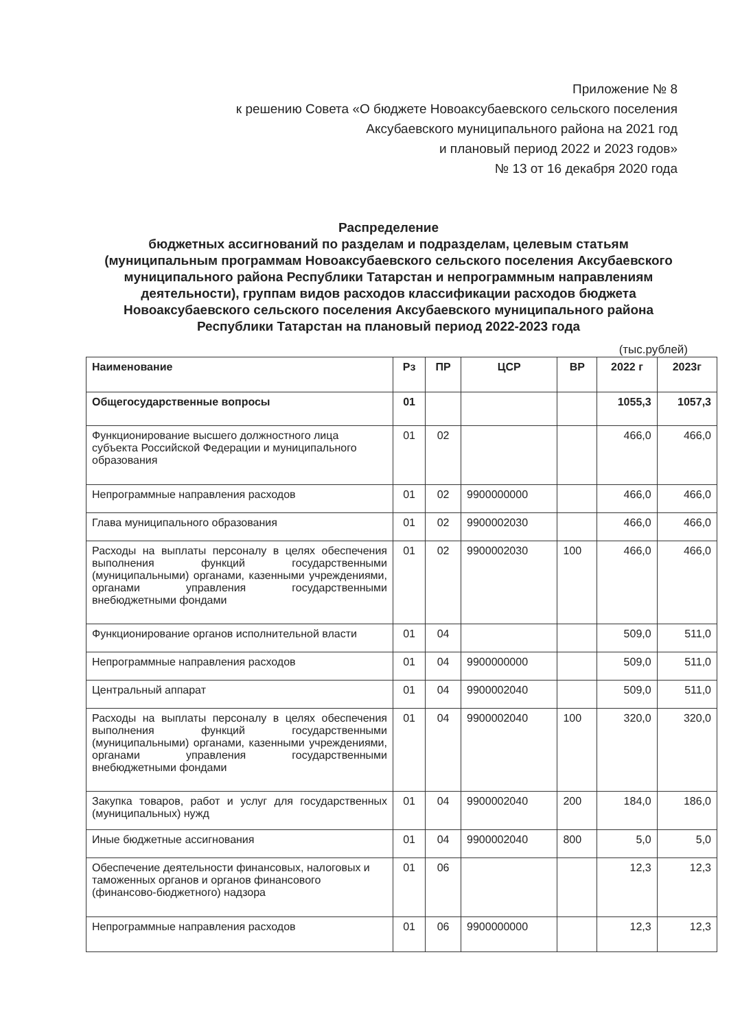Приложение № 8
к решению Совета «О бюджете Новоаксубаевского сельского поселения
Аксубаевского муниципального района на 2021 год
и плановый период 2022 и 2023 годов»
№ 13 от 16 декабря 2020 года
Распределение
бюджетных ассигнований по разделам и подразделам, целевым статьям (муниципальным программам Новоаксубаевского сельского поселения Аксубаевского муниципального района Республики Татарстан и непрограммным направлениям деятельности), группам видов расходов классификации расходов бюджета Новоаксубаевского сельского поселения Аксубаевского муниципального района Республики Татарстан на плановый период 2022-2023 года
(тыс.рублей)
| Наименование | Рз | ПР | ЦСР | ВР | 2022 г | 2023г |
| --- | --- | --- | --- | --- | --- | --- |
| Общегосударственные вопросы | 01 | | | | 1055,3 | 1057,3 |
| Функционирование высшего должностного лица субъекта Российской Федерации и муниципального образования | 01 | 02 | | | 466,0 | 466,0 |
| Непрограммные направления расходов | 01 | 02 | 9900000000 | | 466,0 | 466,0 |
| Глава муниципального образования | 01 | 02 | 9900002030 | | 466,0 | 466,0 |
| Расходы на выплаты персоналу в целях обеспечения выполнения функций государственными (муниципальными) органами, казенными учреждениями, органами управления государственными внебюджетными фондами | 01 | 02 | 9900002030 | 100 | 466,0 | 466,0 |
| Функционирование органов исполнительной власти | 01 | 04 | | | 509,0 | 511,0 |
| Непрограммные направления расходов | 01 | 04 | 9900000000 | | 509,0 | 511,0 |
| Центральный аппарат | 01 | 04 | 9900002040 | | 509,0 | 511,0 |
| Расходы на выплаты персоналу в целях обеспечения выполнения функций государственными (муниципальными) органами, казенными учреждениями, органами управления государственными внебюджетными фондами | 01 | 04 | 9900002040 | 100 | 320,0 | 320,0 |
| Закупка товаров, работ и услуг для государственных (муниципальных) нужд | 01 | 04 | 9900002040 | 200 | 184,0 | 186,0 |
| Иные бюджетные ассигнования | 01 | 04 | 9900002040 | 800 | 5,0 | 5,0 |
| Обеспечение деятельности финансовых, налоговых и таможенных органов и органов финансового (финансово-бюджетного) надзора | 01 | 06 | | | 12,3 | 12,3 |
| Непрограммные направления расходов | 01 | 06 | 9900000000 | | 12,3 | 12,3 |